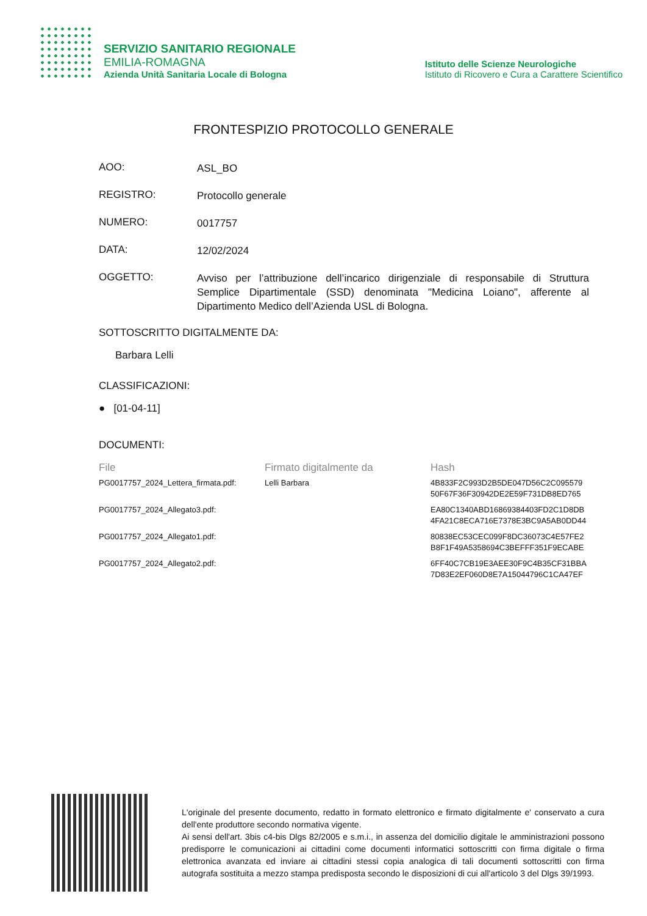SERVIZIO SANITARIO REGIONALE
EMILIA-ROMAGNA
Azienda Unità Sanitaria Locale di Bologna
Istituto delle Scienze Neurologiche
Istituto di Ricovero e Cura a Carattere Scientifico
FRONTESPIZIO PROTOCOLLO GENERALE
AOO:
ASL_BO
REGISTRO:
Protocollo generale
NUMERO:
0017757
DATA:
12/02/2024
OGGETTO:
Avviso per l’attribuzione dell’incarico dirigenziale di responsabile di Struttura Semplice Dipartimentale (SSD) denominata "Medicina Loiano", afferente al Dipartimento Medico dell’Azienda USL di Bologna.
SOTTOSCRITTO DIGITALMENTE DA:
Barbara Lelli
CLASSIFICAZIONI:
● [01-04-11]
DOCUMENTI:
| File | Firmato digitalmente da | Hash |
| --- | --- | --- |
| PG0017757_2024_Lettera_firmata.pdf: | Lelli Barbara | 4B833F2C993D2B5DE047D56C2C095579 50F67F36F30942DE2E59F731DB8ED765 |
| PG0017757_2024_Allegato3.pdf: | | EA80C1340ABD16869384403FD2C1D8DB 4FA21C8ECA716E7378E3BC9A5AB0DD44 |
| PG0017757_2024_Allegato1.pdf: | | 80838EC53CEC099F8DC36073C4E57FE2 B8F1F49A5358694C3BEFFF351F9ECABE |
| PG0017757_2024_Allegato2.pdf: | | 6FF40C7CB19E3AEE30F9C4B35CF31BBA 7D83E2EF060D8E7A15044796C1CA47EF |
L'originale del presente documento, redatto in formato elettronico e firmato digitalmente e' conservato a cura dell'ente produttore secondo normativa vigente.
Ai sensi dell'art. 3bis c4-bis Dlgs 82/2005 e s.m.i., in assenza del domicilio digitale le amministrazioni possono predisporre le comunicazioni ai cittadini come documenti informatici sottoscritti con firma digitale o firma elettronica avanzata ed inviare ai cittadini stessi copia analogica di tali documenti sottoscritti con firma autografa sostituita a mezzo stampa predisposta secondo le disposizioni di cui all'articolo 3 del Dlgs 39/1993.